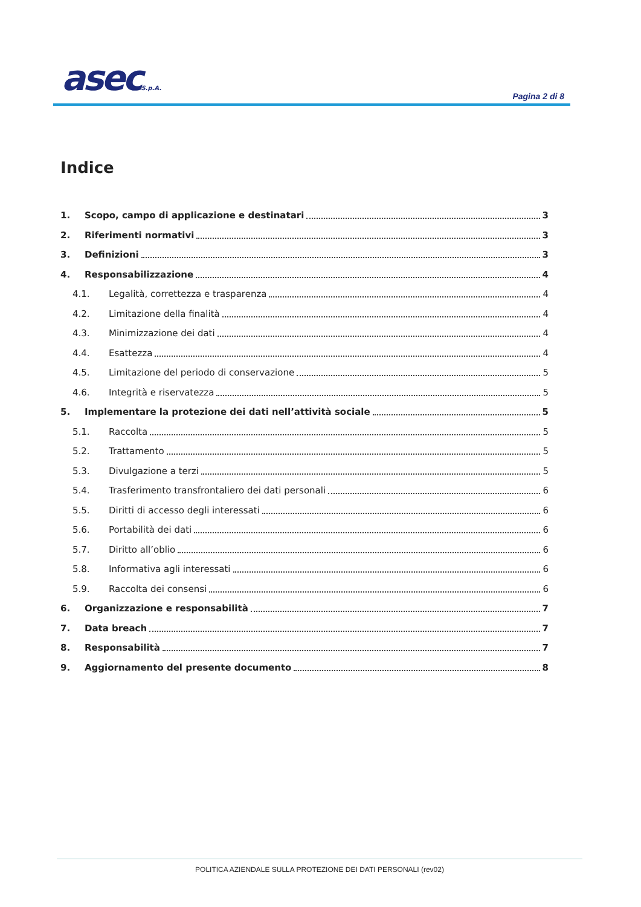asecS.p.A. Pagina 2 di 8
Indice
1. Scopo, campo di applicazione e destinatari 3
2. Riferimenti normativi 3
3. Definizioni 3
4. Responsabilizzazione 4
4.1. Legalità, correttezza e trasparenza 4
4.2. Limitazione della finalità 4
4.3. Minimizzazione dei dati 4
4.4. Esattezza 4
4.5. Limitazione del periodo di conservazione 5
4.6. Integrità e riservatezza 5
5. Implementare la protezione dei dati nell’attività sociale 5
5.1. Raccolta 5
5.2. Trattamento 5
5.3. Divulgazione a terzi 5
5.4. Trasferimento transfrontaliero dei dati personali 6
5.5. Diritti di accesso degli interessati 6
5.6. Portabilità dei dati 6
5.7. Diritto all’oblio 6
5.8. Informativa agli interessati 6
5.9. Raccolta dei consensi 6
6. Organizzazione e responsabilità 7
7. Data breach 7
8. Responsabilità 7
9. Aggiornamento del presente documento 8
POLITICA AZIENDALE SULLA PROTEZIONE DEI DATI PERSONALI (rev02)